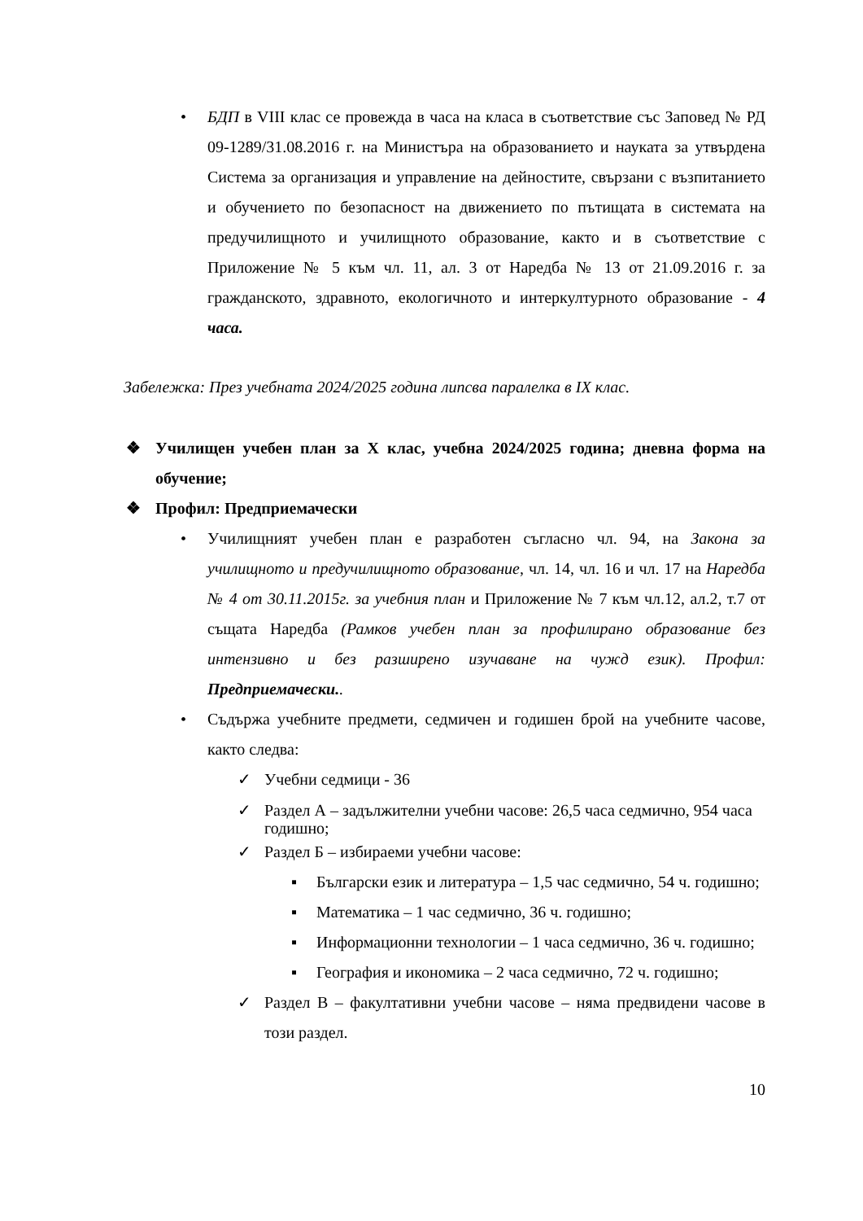• БДП в VIII клас се провежда в часа на класа в съответствие със Заповед № РД 09-1289/31.08.2016 г. на Министъра на образованието и науката за утвърдена Система за организация и управление на дейностите, свързани с възпитанието и обучението по безопасност на движението по пътищата в системата на предучилищното и училищното образование, както и в съответствие с Приложение № 5 към чл. 11, ал. 3 от Наредба № 13 от 21.09.2016 г. за гражданското, здравното, екологичното и интеркултурното образование - 4 часа.
Забележка: През учебната 2024/2025 година липсва паралелка в IX клас.
❖ Училищен учебен план за X клас, учебна 2024/2025 година; дневна форма на обучение;
❖ Профил: Предприемачески
• Училищният учебен план е разработен съгласно чл. 94, на Закона за училищното и предучилищното образование, чл. 14, чл. 16 и чл. 17 на Наредба № 4 от 30.11.2015г. за учебния план и Приложение № 7 към чл.12, ал.2, т.7 от същата Наредба (Рамков учебен план за профилирано образование без интензивно и без разширено изучаване на чужд език). Профил: Предприемачески..
• Съдържа учебните предмети, седмичен и годишен брой на учебните часове, както следва:
✓ Учебни седмици - 36
✓ Раздел А – задължителни учебни часове: 26,5 часа седмично, 954 часа годишно;
✓ Раздел Б – избираеми учебни часове:
▪ Български език и литература – 1,5 час седмично, 54 ч. годишно;
▪ Математика – 1 час седмично, 36 ч. годишно;
▪ Информационни технологии – 1 часа седмично, 36 ч. годишно;
▪ География и икономика – 2 часа седмично, 72 ч. годишно;
✓ Раздел В – факултативни учебни часове – няма предвидени часове в този раздел.
10